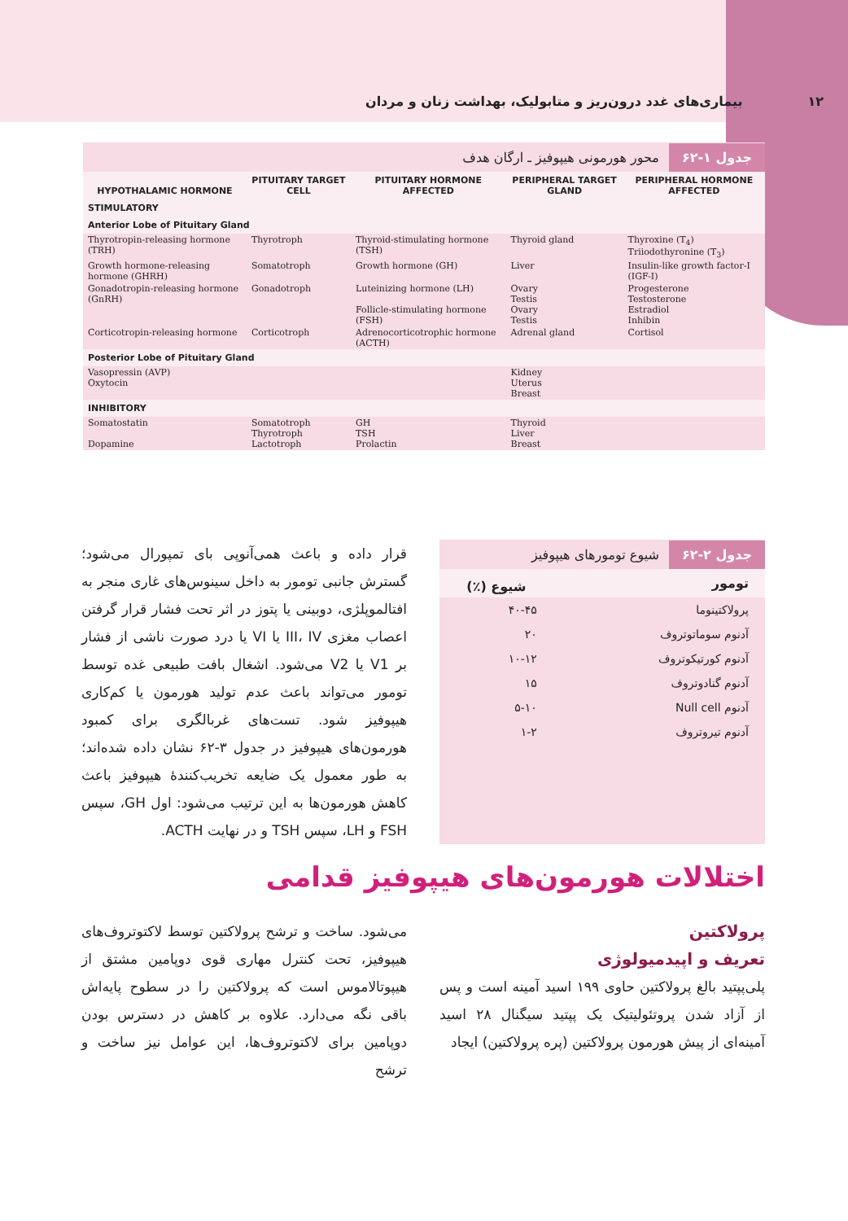۱۲بیماری‌های غدد درون‌ریز و متابولیک، بهداشت زنان و مردان
جدول ۱-۶۲ محور هورمونی هیپوفیز ـ ارگان هدف
| HYPOTHALAMIC HORMONE | PITUITARY TARGET CELL | PITUITARY HORMONE AFFECTED | PERIPHERAL TARGET GLAND | PERIPHERAL HORMONE AFFECTED |
| --- | --- | --- | --- | --- |
| STIMULATORY | | | | |
| Anterior Lobe of Pituitary Gland | | | | |
| Thyrotropin-releasing hormone (TRH) | Thyrotroph | Thyroid-stimulating hormone (TSH) | Thyroid gland | Thyroxine (T<sub>4</sub>) Triiodothyronine (T<sub>3</sub>) |
| Growth hormone-releasing hormone (GHRH) | Somatotroph | Growth hormone (GH) | Liver | Insulin-like growth factor-I (IGF-I) |
| Gonadotropin-releasing hormone (GnRH) | Gonadotroph | Luteinizing hormone (LH) Follicle-stimulating hormone (FSH) | Ovary Testis Ovary Testis | Progesterone Testosterone Estradiol Inhibin |
| Corticotropin-releasing hormone | Corticotroph | Adrenocorticotrophic hormone (ACTH) | Adrenal gland | Cortisol |
| Posterior Lobe of Pituitary Gland | | | | |
| Vasopressin (AVP) Oxytocin | | | Kidney Uterus Breast | |
| INHIBITORY | | | | |
| Somatostatin Dopamine | Somatotroph Thyrotroph Lactotroph | GH TSH Prolactin | Thyroid Liver Breast | |
جدول ۲-۶۲ شیوع تومورهای هیپوفیز
| تومور | شیوع (٪) |
| --- | --- |
| پرولاکتینوما | ۴۰-۴۵ |
| آدنوم سوماتوتروف | ۲۰ |
| آدنوم کورتیکوتروف | ۱۰-۱۲ |
| آدنوم گنادوتروف | ۱۵ |
| آدنوم Null cell | ۵-۱۰ |
| آدنوم تیروتروف | ۱-۲ |
قرار داده و باعث همی‌آنوپی بای تمپورال می‌شود؛ گسترش جانبی تومور به داخل سینوس‌های غاری منجر به افتالموپلژی، دوبینی یا پتوز در اثر تحت فشار قرار گرفتن اعصاب مغزی III، IV یا VI یا درد صورت ناشی از فشار بر V1 یا V2 می‌شود. اشغال بافت طبیعی غده توسط تومور می‌تواند باعث عدم تولید هورمون یا کم‌کاری هیپوفیز شود. تست‌های غربالگری برای کمبود هورمون‌های هیپوفیز در جدول ۳-۶۲ نشان داده شده‌اند؛ به طور معمول یک ضایعه تخریب‌کنندهٔ هیپوفیز باعث کاهش هورمون‌ها به این ترتیب می‌شود: اول GH، سپس FSH و LH، سپس TSH و در نهایت ACTH.
اختلالات هورمون‌های هیپوفیز قدامی
پرولاکتین
تعریف و اپیدمیولوژی
پلی‌پپتید بالغ پرولاکتین حاوی ۱۹۹ اسید آمینه است و پس از آزاد شدن پروتئولیتیک یک پپتید سیگنال ۲۸ اسید آمینه‌ای از پیش هورمون پرولاکتین (پره پرولاکتین) ایجاد
می‌شود. ساخت و ترشح پرولاکتین توسط لاکتوتروف‌های هیپوفیز، تحت کنترل مهاری قوی دوپامین مشتق از هیپوتالاموس است که پرولاکتین را در سطوح پایه‌اش باقی نگه می‌دارد. علاوه بر کاهش در دسترس بودن دوپامین برای لاکتوتروف‌ها، این عوامل نیز ساخت و ترشح